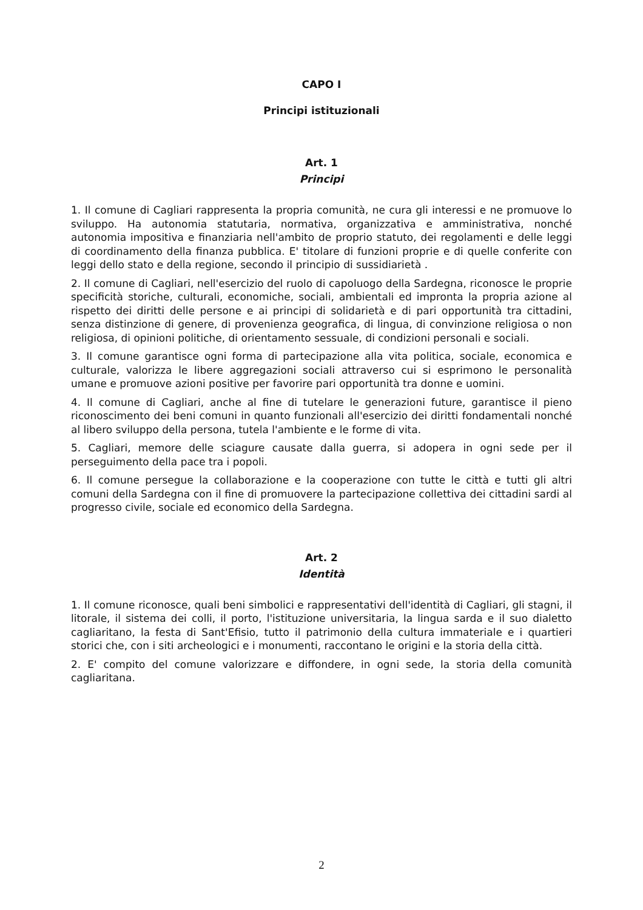CAPO I
Principi istituzionali
Art. 1
Principi
1. Il comune di Cagliari rappresenta la propria comunità, ne cura gli interessi e ne promuove lo sviluppo. Ha autonomia statutaria, normativa, organizzativa e amministrativa, nonché autonomia impositiva e finanziaria nell'ambito de proprio statuto, dei regolamenti e delle leggi di coordinamento della finanza pubblica. E' titolare di funzioni proprie e di quelle conferite con leggi dello stato e della regione, secondo il principio di sussidiarietà .
2. Il comune di Cagliari, nell'esercizio del ruolo di capoluogo della Sardegna, riconosce le proprie specificità storiche, culturali, economiche, sociali, ambientali ed impronta la propria azione al rispetto dei diritti delle persone e ai principi di solidarietà e di pari opportunità tra cittadini, senza distinzione di genere, di provenienza geografica, di lingua, di convinzione religiosa o non religiosa, di opinioni politiche, di orientamento sessuale, di condizioni personali e sociali.
3. Il comune garantisce ogni forma di partecipazione alla vita politica, sociale, economica e culturale, valorizza le libere aggregazioni sociali attraverso cui si esprimono le personalità umane e promuove azioni positive per favorire pari opportunità tra donne e uomini.
4. Il comune di Cagliari, anche al fine di tutelare le generazioni future, garantisce il pieno riconoscimento dei beni comuni in quanto funzionali all'esercizio dei diritti fondamentali nonché al libero sviluppo della persona, tutela l'ambiente e le forme di vita.
5. Cagliari, memore delle sciagure causate dalla guerra, si adopera in ogni sede per il perseguimento della pace tra i popoli.
6. Il comune persegue la collaborazione e la cooperazione con tutte le città e tutti gli altri comuni della Sardegna con il fine di promuovere la partecipazione collettiva dei cittadini sardi al progresso civile, sociale ed economico della Sardegna.
Art. 2
Identità
1. Il comune riconosce, quali beni simbolici e rappresentativi dell'identità di Cagliari, gli stagni, il litorale, il sistema dei colli, il porto, l'istituzione universitaria, la lingua sarda e il suo dialetto cagliaritano, la festa di Sant'Efisio, tutto il patrimonio della cultura immateriale e i quartieri storici che, con i siti archeologici e i monumenti, raccontano le origini e la storia della città.
2. E' compito del comune valorizzare e diffondere, in ogni sede, la storia della comunità cagliaritana.
2